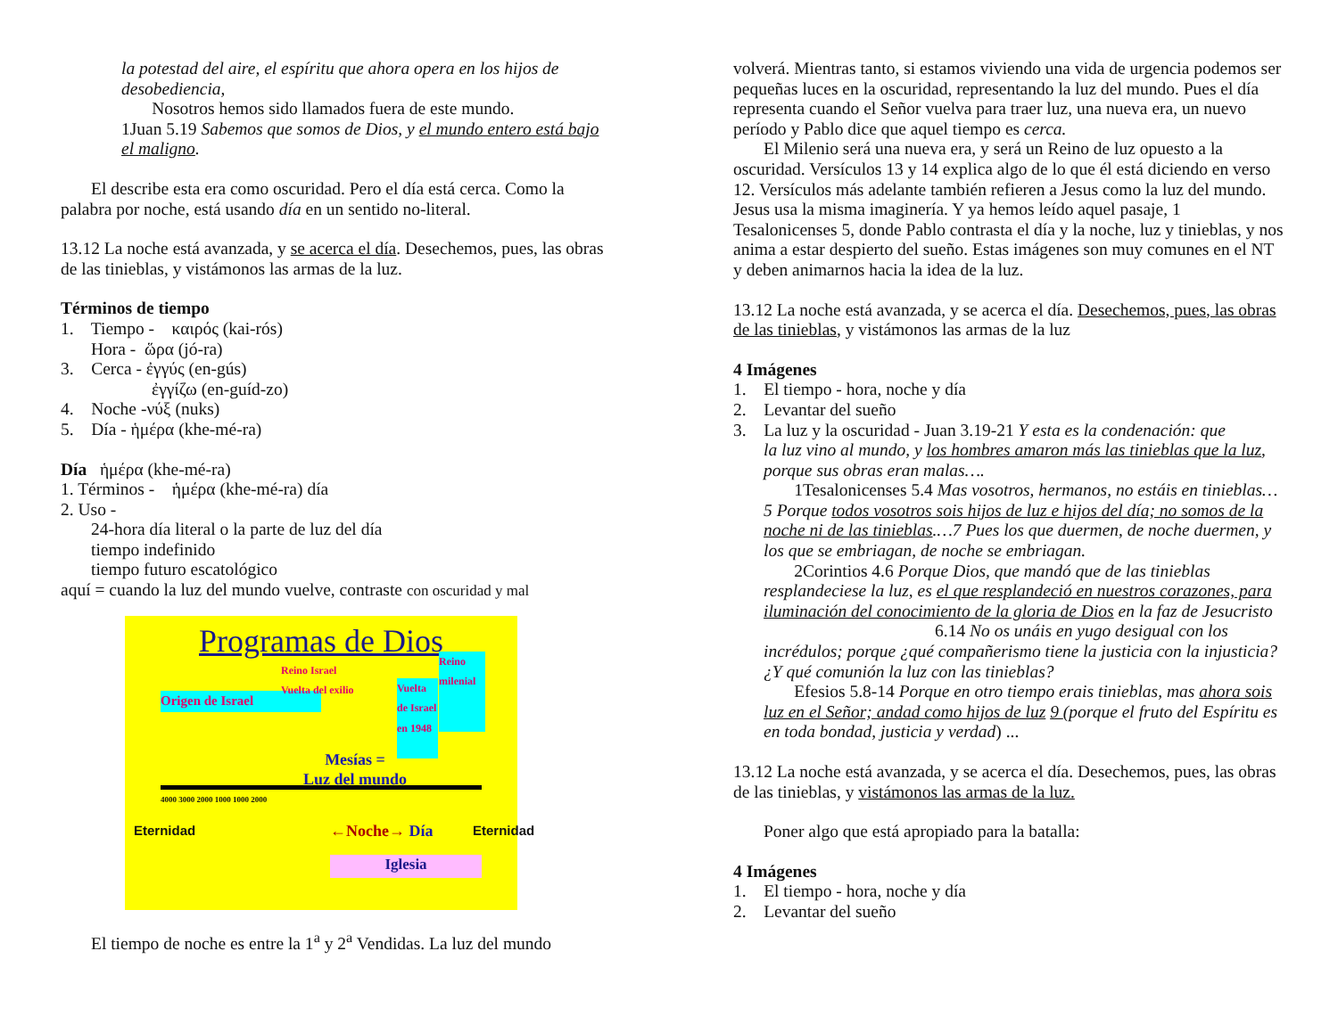la potestad del aire, el espíritu que ahora opera en los hijos de desobediencia,
Nosotros hemos sido llamados fuera de este mundo.
1Juan 5.19 Sabemos que somos de Dios, y el mundo entero está bajo el maligno.
El describe esta era como oscuridad. Pero el día está cerca. Como la palabra por noche, está usando día en un sentido no-literal.
13.12 La noche está avanzada, y se acerca el día. Desechemos, pues, las obras de las tinieblas, y vistámonos las armas de la luz.
Términos de tiempo
1. Tiempo - καιρός (kai-rós)
Hora - ὥρα (jó-ra)
3. Cerca - ἐγγύς (en-gús)
ἐγγίζω (en-guíd-zo)
4. Noche -νύξ (nuks)
5. Día - ἡμέρα (khe-mé-ra)
Día ἡμέρα (khe-mé-ra)
1. Términos - ἡμέρα (khe-mé-ra) día
2. Uso -
24-hora día literal o la parte de luz del día
tiempo indefinido
tiempo futuro escatológico
aquí = cuando la luz del mundo vuelve, contraste con oscuridad y mal
Programas de Dios
Origen de Israel
Mesías =
Luz del mundo
Vuelta de Israel en 1948
Reino milenial
Reino Israel
Vuelta del exilio
4000 3000 2000 1000 1000 2000
Eternidad Eternidad
←Noche→ Día
Iglesia
El tiempo de noche es entre la 1<sup>a</sup> y 2<sup>a</sup> Vendidas. La luz del mundo
volverá. Mientras tanto, si estamos viviendo una vida de urgencia podemos ser pequeñas luces en la oscuridad, representando la luz del mundo. Pues el día representa cuando el Señor vuelva para traer luz, una nueva era, un nuevo período y Pablo dice que aquel tiempo es cerca.
El Milenio será una nueva era, y será un Reino de luz opuesto a la oscuridad. Versículos 13 y 14 explica algo de lo que él está diciendo en verso 12. Versículos más adelante también refieren a Jesus como la luz del mundo. Jesus usa la misma imaginería. Y ya hemos leído aquel pasaje, 1 Tesalonicenses 5, donde Pablo contrasta el día y la noche, luz y tinieblas, y nos anima a estar despierto del sueño. Estas imágenes son muy comunes en el NT y deben animarnos hacia la idea de la luz.
13.12 La noche está avanzada, y se acerca el día. Desechemos, pues, las obras de las tinieblas, y vistámonos las armas de la luz
4 Imágenes
1. El tiempo - hora, noche y día
2. Levantar del sueño
3. La luz y la oscuridad - Juan 3.19-21 Y esta es la condenación: que
la luz vino al mundo, y los hombres amaron más las tinieblas que la luz, porque sus obras eran malas….
1Tesalonicenses 5.4 Mas vosotros, hermanos, no estáis en tinieblas…5 Porque todos vosotros sois hijos de luz e hijos del día; no somos de la noche ni de las tinieblas.…7 Pues los que duermen, de noche duermen, y los que se embriagan, de noche se embriagan.
2Corintios 4.6 Porque Dios, que mandó que de las tinieblas resplandeciese la luz, es el que resplandeció en nuestros corazones, para iluminación del conocimiento de la gloria de Dios en la faz de Jesucristo
6.14 No os unáis en yugo desigual con los
incrédulos; porque ¿qué compañerismo tiene la justicia con la injusticia? ¿Y qué comunión la luz con las tinieblas?
Efesios 5.8-14 Porque en otro tiempo erais tinieblas, mas ahora sois luz en el Señor; andad como hijos de luz 9 (porque el fruto del Espíritu es en toda bondad, justicia y verdad) ...
13.12 La noche está avanzada, y se acerca el día. Desechemos, pues, las obras de las tinieblas, y vistámonos las armas de la luz.
Poner algo que está apropiado para la batalla:
4 Imágenes
1. El tiempo - hora, noche y día
2. Levantar del sueño